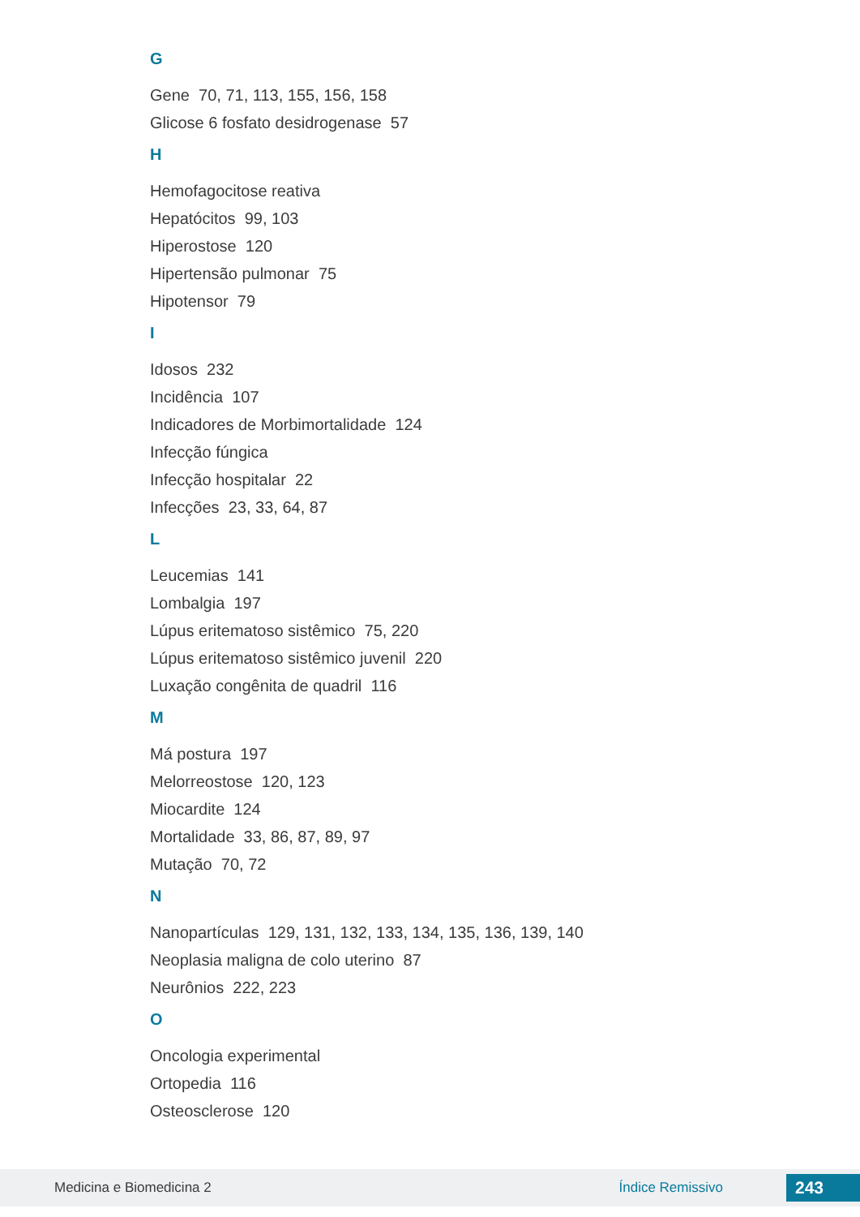G
Gene 70, 71, 113, 155, 156, 158
Glicose 6 fosfato desidrogenase 57
H
Hemofagocitose reativa
Hepatócitos 99, 103
Hiperostose 120
Hipertensão pulmonar 75
Hipotensor 79
I
Idosos 232
Incidência 107
Indicadores de Morbimortalidade 124
Infecção fúngica
Infecção hospitalar 22
Infecções 23, 33, 64, 87
L
Leucemias 141
Lombalgia 197
Lúpus eritematoso sistêmico 75, 220
Lúpus eritematoso sistêmico juvenil 220
Luxação congênita de quadril 116
M
Má postura 197
Melorreostose 120, 123
Miocardite 124
Mortalidade 33, 86, 87, 89, 97
Mutação 70, 72
N
Nanopartículas 129, 131, 132, 133, 134, 135, 136, 139, 140
Neoplasia maligna de colo uterino 87
Neurônios 222, 223
O
Oncologia experimental
Ortopedia 116
Osteosclerose 120
Medicina e Biomedicina 2 Índice Remissivo 243